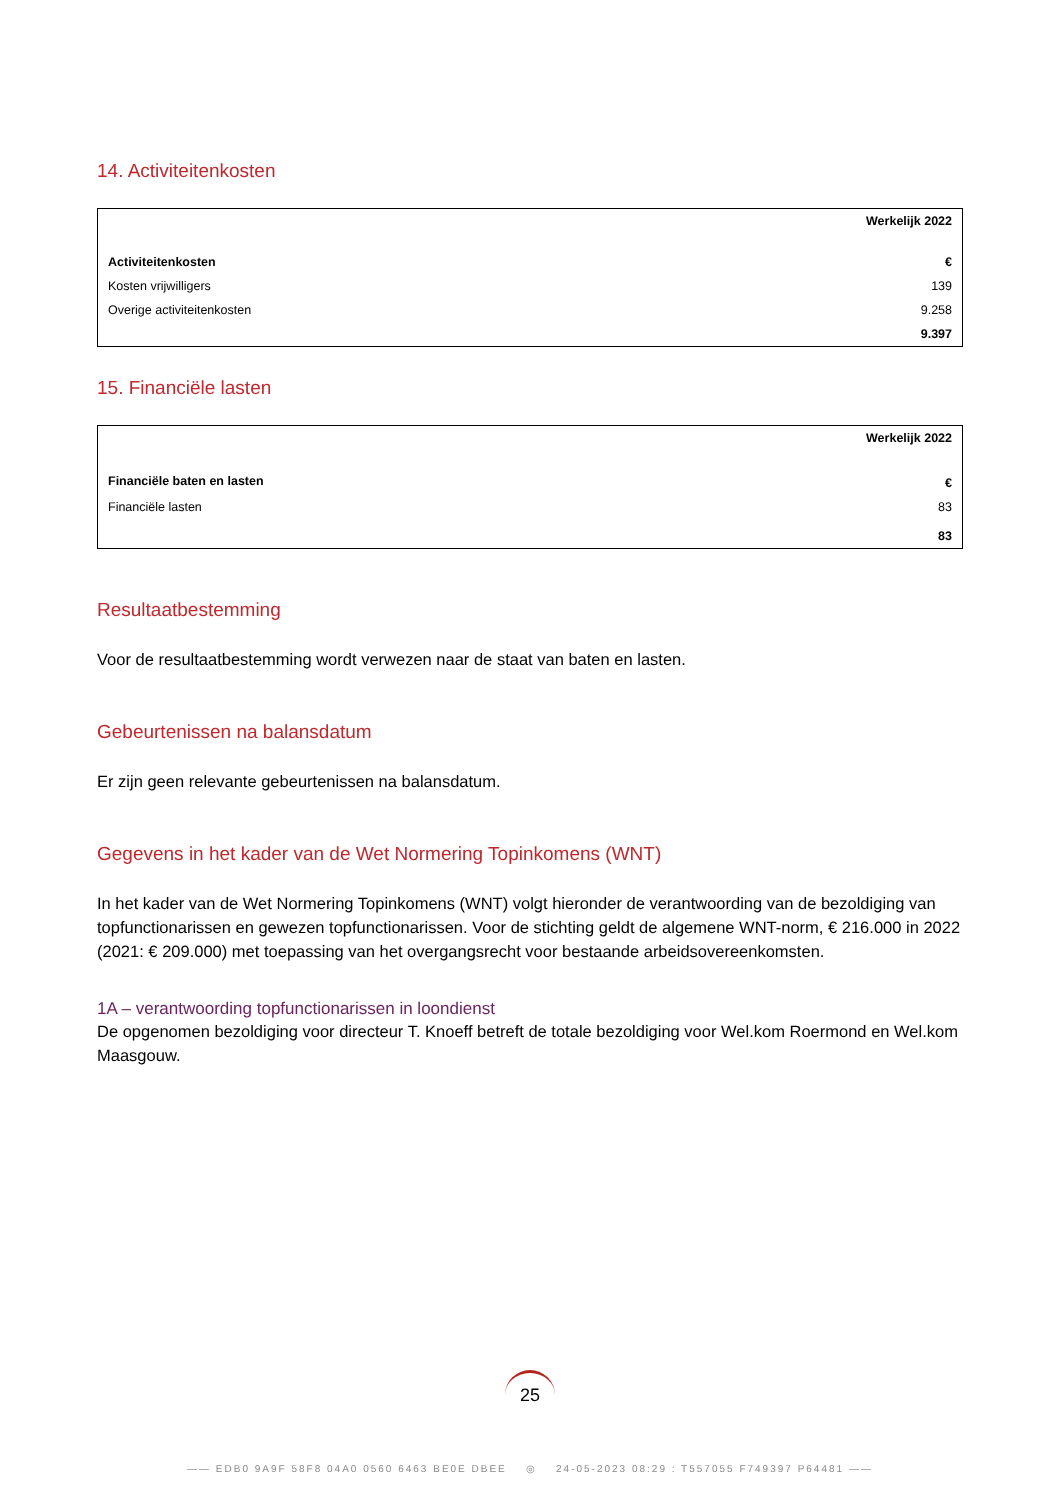14. Activiteitenkosten
| | Werkelijk 2022 |
| --- | --- |
| Activiteitenkosten | € |
| Kosten vrijwilligers | 139 |
| Overige activiteitenkosten | 9.258 |
| | 9.397 |
15. Financiële lasten
| | Werkelijk 2022 |
| --- | --- |
| Financiële baten en lasten | € |
| Financiële lasten | 83 |
| | 83 |
Resultaatbestemming
Voor de resultaatbestemming wordt verwezen naar de staat van baten en lasten.
Gebeurtenissen na balansdatum
Er zijn geen relevante gebeurtenissen na balansdatum.
Gegevens in het kader van de Wet Normering Topinkomens (WNT)
In het kader van de Wet Normering Topinkomens (WNT) volgt hieronder de verantwoording van de bezoldiging van topfunctionarissen en gewezen topfunctionarissen. Voor de stichting geldt de algemene WNT-norm, € 216.000 in 2022 (2021: € 209.000) met toepassing van het overgangsrecht voor bestaande arbeidsovereenkomsten.
1A – verantwoording topfunctionarissen in loondienst
De opgenomen bezoldiging voor directeur T. Knoeff betreft de totale bezoldiging voor Wel.kom Roermond en Wel.kom Maasgouw.
25
—— EDB0 9A9F 58F8 04A0 0560 6463 BE0E DBEE ◎ 24-05-2023 08:29 : T557055 F749397 P64481 ——